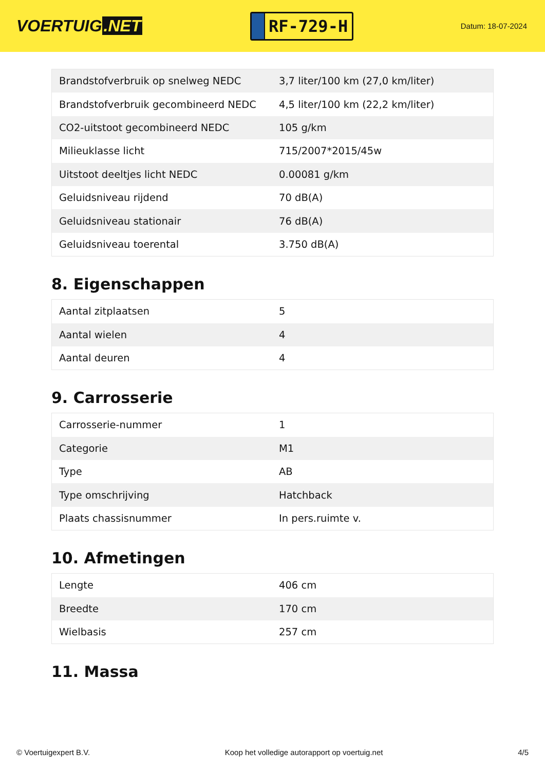VOERTUIG.NET
RF-729-H
Datum: 18-07-2024
| Brandstofverbruik op snelweg NEDC | 3,7 liter/100 km (27,0 km/liter) |
| Brandstofverbruik gecombineerd NEDC | 4,5 liter/100 km (22,2 km/liter) |
| CO2-uitstoot gecombineerd NEDC | 105 g/km |
| Milieuklasse licht | 715/2007*2015/45w |
| Uitstoot deeltjes licht NEDC | 0.00081 g/km |
| Geluidsniveau rijdend | 70 dB(A) |
| Geluidsniveau stationair | 76 dB(A) |
| Geluidsniveau toerental | 3.750 dB(A) |
8. Eigenschappen
| Aantal zitplaatsen | 5 |
| Aantal wielen | 4 |
| Aantal deuren | 4 |
9. Carrosserie
| Carrosserie-nummer | 1 |
| Categorie | M1 |
| Type | AB |
| Type omschrijving | Hatchback |
| Plaats chassisnummer | In pers.ruimte v. |
10. Afmetingen
| Lengte | 406 cm |
| Breedte | 170 cm |
| Wielbasis | 257 cm |
11. Massa
© Voertuigexpert B.V. Koop het volledige autorapport op voertuig.net 4/5